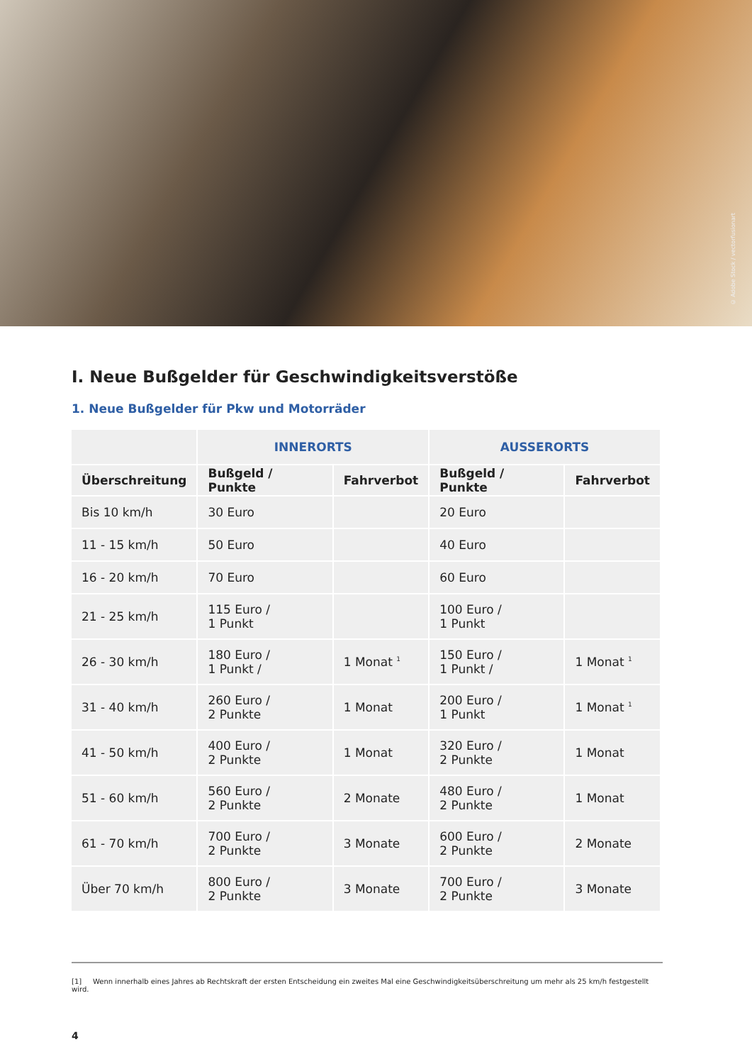© Adobe Stock / vectorfusionart
I. Neue Bußgelder für Geschwindigkeitsverstöße
1. Neue Bußgelder für Pkw und Motorräder
| | INNERORTS | | AUSSERORTS | |
| --- | --- | --- | --- | --- |
| Überschreitung | Bußgeld / Punkte | Fahrverbot | Bußgeld / Punkte | Fahrverbot |
| Bis 10 km/h | 30 Euro | | 20 Euro | |
| 11 - 15 km/h | 50 Euro | | 40 Euro | |
| 16 - 20 km/h | 70 Euro | | 60 Euro | |
| 21 - 25 km/h | 115 Euro / 1 Punkt | | 100 Euro / 1 Punkt | |
| 26 - 30 km/h | 180 Euro / 1 Punkt / | 1 Monat <sup>1</sup> | 150 Euro / 1 Punkt / | 1 Monat <sup>1</sup> |
| 31 - 40 km/h | 260 Euro / 2 Punkte | 1 Monat | 200 Euro / 1 Punkt | 1 Monat <sup>1</sup> |
| 41 - 50 km/h | 400 Euro / 2 Punkte | 1 Monat | 320 Euro / 2 Punkte | 1 Monat |
| 51 - 60 km/h | 560 Euro / 2 Punkte | 2 Monate | 480 Euro / 2 Punkte | 1 Monat |
| 61 - 70 km/h | 700 Euro / 2 Punkte | 3 Monate | 600 Euro / 2 Punkte | 2 Monate |
| Über 70 km/h | 800 Euro / 2 Punkte | 3 Monate | 700 Euro / 2 Punkte | 3 Monate |
[1] Wenn innerhalb eines Jahres ab Rechtskraft der ersten Entscheidung ein zweites Mal eine Geschwindigkeitsüberschreitung um mehr als 25 km/h festgestellt wird.
4